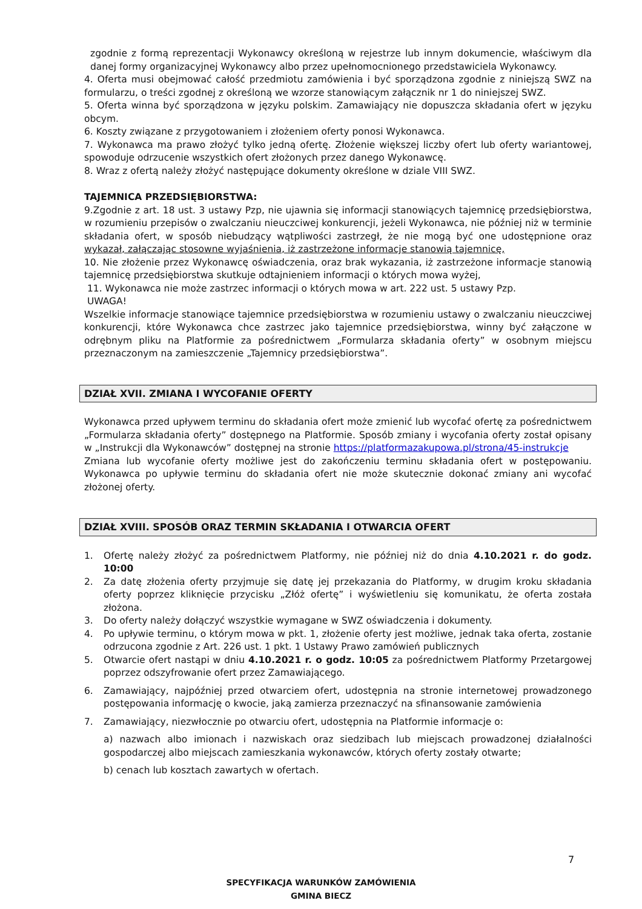zgodnie z formą reprezentacji Wykonawcy określoną w rejestrze lub innym dokumencie, właściwym dla danej formy organizacyjnej Wykonawcy albo przez upełnomocnionego przedstawiciela Wykonawcy.
4. Oferta musi obejmować całość przedmiotu zamówienia i być sporządzona zgodnie z niniejszą SWZ na formularzu, o treści zgodnej z określoną we wzorze stanowiącym załącznik nr 1 do niniejszej SWZ.
5. Oferta winna być sporządzona w języku polskim. Zamawiający nie dopuszcza składania ofert w języku obcym.
6. Koszty związane z przygotowaniem i złożeniem oferty ponosi Wykonawca.
7. Wykonawca ma prawo złożyć tylko jedną ofertę. Złożenie większej liczby ofert lub oferty wariantowej, spowoduje odrzucenie wszystkich ofert złożonych przez danego Wykonawcę.
8. Wraz z ofertą należy złożyć następujące dokumenty określone w dziale VIII SWZ.
TAJEMNICA PRZEDSIĘBIORSTWA:
9.Zgodnie z art. 18 ust. 3 ustawy Pzp, nie ujawnia się informacji stanowiących tajemnicę przedsiębiorstwa, w rozumieniu przepisów o zwalczaniu nieuczciwej konkurencji, jeżeli Wykonawca, nie później niż w terminie składania ofert, w sposób niebudzący wątpliwości zastrzegł, że nie mogą być one udostępnione oraz wykazał, załączając stosowne wyjaśnienia, iż zastrzeżone informacje stanowią tajemnicę,
10. Nie złożenie przez Wykonawcę oświadczenia, oraz brak wykazania, iż zastrzeżone informacje stanowią tajemnicę przedsiębiorstwa skutkuje odtajnieniem informacji o których mowa wyżej,
11. Wykonawca nie może zastrzec informacji o których mowa w art. 222 ust. 5 ustawy Pzp.
UWAGA!
Wszelkie informacje stanowiące tajemnice przedsiębiorstwa w rozumieniu ustawy o zwalczaniu nieuczciwej konkurencji, które Wykonawca chce zastrzec jako tajemnice przedsiębiorstwa, winny być załączone w odrębnym pliku na Platformie za pośrednictwem „Formularza składania oferty” w osobnym miejscu przeznaczonym na zamieszczenie „Tajemnicy przedsiębiorstwa”.
DZIAŁ XVII. ZMIANA I WYCOFANIE OFERTY
Wykonawca przed upływem terminu do składania ofert może zmienić lub wycofać ofertę za pośrednictwem „Formularza składania oferty” dostępnego na Platformie. Sposób zmiany i wycofania oferty został opisany w „Instrukcji dla Wykonawców” dostępnej na stronie https://platformazakupowa.pl/strona/45-instrukcje
Zmiana lub wycofanie oferty możliwe jest do zakończeniu terminu składania ofert w postępowaniu. Wykonawca po upływie terminu do składania ofert nie może skutecznie dokonać zmiany ani wycofać złożonej oferty.
DZIAŁ XVIII. SPOSÓB ORAZ TERMIN SKŁADANIA I OTWARCIA OFERT
1. Ofertę należy złożyć za pośrednictwem Platformy, nie później niż do dnia 4.10.2021 r. do godz. 10:00
2. Za datę złożenia oferty przyjmuje się datę jej przekazania do Platformy, w drugim kroku składania oferty poprzez kliknięcie przycisku „Złóż ofertę” i wyświetleniu się komunikatu, że oferta została złożona.
3. Do oferty należy dołączyć wszystkie wymagane w SWZ oświadczenia i dokumenty.
4. Po upływie terminu, o którym mowa w pkt. 1, złożenie oferty jest możliwe, jednak taka oferta, zostanie odrzucona zgodnie z Art. 226 ust. 1 pkt. 1 Ustawy Prawo zamówień publicznych
5. Otwarcie ofert nastąpi w dniu 4.10.2021 r. o godz. 10:05 za pośrednictwem Platformy Przetargowej poprzez odszyfrowanie ofert przez Zamawiającego.
6. Zamawiający, najpóźniej przed otwarciem ofert, udostępnia na stronie internetowej prowadzonego postępowania informację o kwocie, jaką zamierza przeznaczyć na sfinansowanie zamówienia
7. Zamawiający, niezwłocznie po otwarciu ofert, udostępnia na Platformie informacje o:
a) nazwach albo imionach i nazwiskach oraz siedzibach lub miejscach prowadzonej działalności gospodarczej albo miejscach zamieszkania wykonawców, których oferty zostały otwarte;
b) cenach lub kosztach zawartych w ofertach.
7
SPECYFIKACJA WARUNKÓW ZAMÓWIENIA
GMINA BIECZ